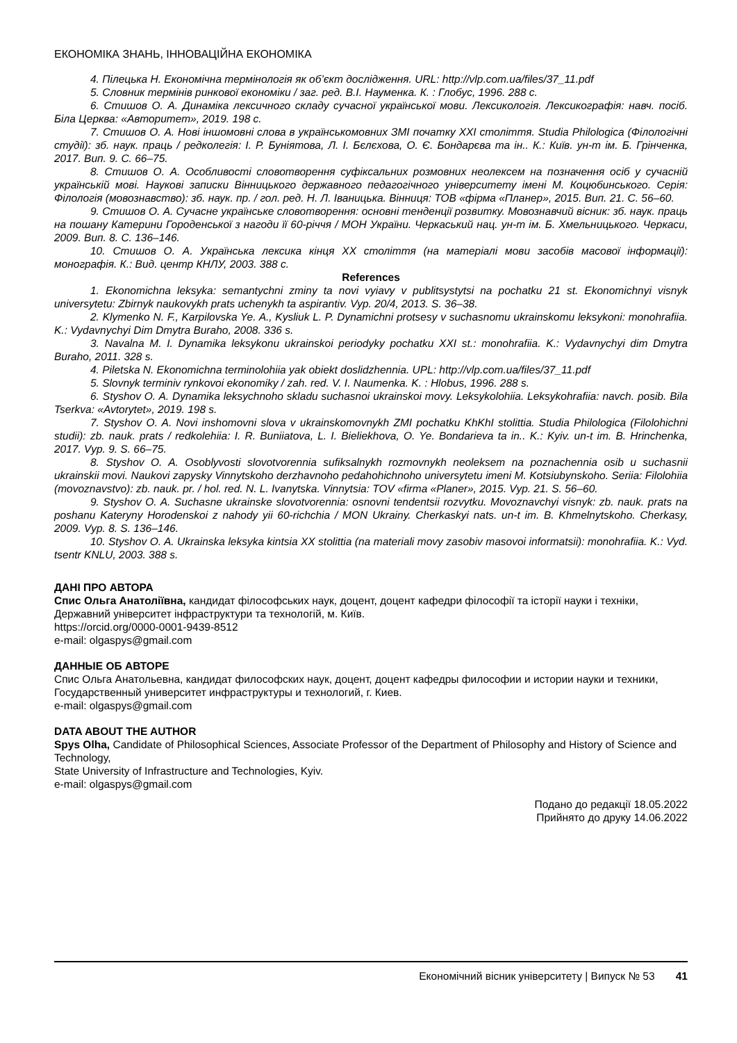ЕКОНОМІКА ЗНАНЬ, ІННОВАЦІЙНА ЕКОНОМІКА
4. Пілецька Н. Економічна термінологія як об’єкт дослідження. URL: http://vlp.com.ua/files/37_11.pdf
5. Словник термінів ринкової економіки / заг. ред. В.І. Науменка. К. : Глобус, 1996. 288 с.
6. Стишов О. А. Динаміка лексичного складу сучасної української мови. Лексикологія. Лексикографія: навч. посіб. Біла Церква: «Авторитет», 2019. 198 с.
7. Стишов О. А. Нові іншомовні слова в українськомовних ЗМІ початку ХХІ століття. Studia Philologica (Філологічні студії): зб. наук. праць / редколегія: І. Р. Буніятова, Л. І. Бєлєхова, О. Є. Бондарєва та ін.. К.: Київ. ун-т ім. Б. Грінченка, 2017. Вип. 9. С. 66–75.
8. Стишов О. А. Особливості словотворення суфіксальних розмовних неолексем на позначення осіб у сучасній українській мові. Наукові записки Вінницького державного педагогічного університету імені М. Коцюбинського. Серія: Філологія (мовознавство): зб. наук. пр. / гол. ред. Н. Л. Іваницька. Вінниця: ТОВ «фірма «Планер», 2015. Вип. 21. С. 56–60.
9. Стишов О. А. Сучасне українське словотворення: основні тенденції розвитку. Мовознавчий вісник: зб. наук. праць на пошану Катерини Городенської з нагоди її 60-річчя / МОН України. Черкаський нац. ун-т ім. Б. Хмельницького. Черкаси, 2009. Вип. 8. С. 136–146.
10. Стишов О. А. Українська лексика кінця ХХ століття (на матеріалі мови засобів масової інформації): монографія. К.: Вид. центр КНЛУ, 2003. 388 с.
References
1. Ekonomichna leksyka: semantychni zminy ta novi vyiavy v publitsystytsi na pochatku 21 st. Ekonomichnyi visnyk universytetu: Zbirnyk naukovykh prats uchenykh ta aspirantiv. Vyp. 20/4, 2013. S. 36–38.
2. Klymenko N. F., Karpilovska Ye. A., Kysliuk L. P. Dynamichni protsesy v suchasnomu ukrainskomu leksykoni: monohrafiia. K.: Vydavnychyi Dim Dmytra Buraho, 2008. 336 s.
3. Navalna M. I. Dynamika leksykonu ukrainskoi periodyky pochatku XXI st.: monohrafiia. K.: Vydavnychyi dim Dmytra Buraho, 2011. 328 s.
4. Piletska N. Ekonomichna terminolohiia yak obiekt doslidzhennia. UPL: http://vlp.com.ua/files/37_11.pdf
5. Slovnyk terminiv rynkovoi ekonomiky / zah. red. V. I. Naumenka. K. : Hlobus, 1996. 288 s.
6. Styshov O. A. Dynamika leksychnoho skladu suchasnoi ukrainskoi movy. Leksykolohiia. Leksykohrafiia: navch. posib. Bila Tserkva: «Avtorytet», 2019. 198 s.
7. Styshov O. A. Novi inshomovni slova v ukrainskomovnykh ZMI pochatku KhKhI stolittia. Studia Philologica (Filolohichni studii): zb. nauk. prats / redkolehiia: I. R. Buniiatova, L. I. Bieliekhova, O. Ye. Bondarieva ta in.. K.: Kyiv. un-t im. B. Hrinchenka, 2017. Vyp. 9. S. 66–75.
8. Styshov O. A. Osoblyvosti slovotvorennia sufiksalnykh rozmovnykh neoleksem na poznachennia osib u suchasnii ukrainskii movi. Naukovi zapysky Vinnytskoho derzhavnoho pedahohichnoho universytetu imeni M. Kotsiubynskoho. Seriia: Filolohiia (movoznavstvo): zb. nauk. pr. / hol. red. N. L. Ivanytska. Vinnytsia: TOV «firma «Planer», 2015. Vyp. 21. S. 56–60.
9. Styshov O. A. Suchasne ukrainske slovotvorennia: osnovni tendentsii rozvytku. Movoznavchyi visnyk: zb. nauk. prats na poshanu Kateryny Horodenskoi z nahody yii 60-richchia / MON Ukrainy. Cherkaskyi nats. un-t im. B. Khmelnytskoho. Cherkasy, 2009. Vyp. 8. S. 136–146.
10. Styshov O. A. Ukrainska leksyka kintsia XX stolittia (na materiali movy zasobiv masovoi informatsii): monohrafiia. K.: Vyd. tsentr KNLU, 2003. 388 s.
ДАНІ ПРО АВТОРА
Спис Ольга Анатоліївна, кандидат філософських наук, доцент, доцент кафедри філософії та історії науки і техніки, Державний університет інфраструктури та технологій, м. Київ.
https://orcid.org/0000-0001-9439-8512
e-mail: olgaspys@gmail.com
ДАННЫЕ ОБ АВТОРЕ
Спис Ольга Анатольевна, кандидат философских наук, доцент, доцент кафедры философии и истории науки и техники,
Государственный университет инфраструктуры и технологий, г. Киев.
e-mail: olgaspys@gmail.com
DATA ABOUT THE AUTHOR
Spys Olha, Candidate of Philosophical Sciences, Associate Professor of the Department of Philosophy and History of Science and Technology,
State University of Infrastructure and Technologies, Kyiv.
e-mail: olgaspys@gmail.com
Подано до редакції 18.05.2022
Прийнято до друку 14.06.2022
Економічний вісник університету | Випуск № 53 41